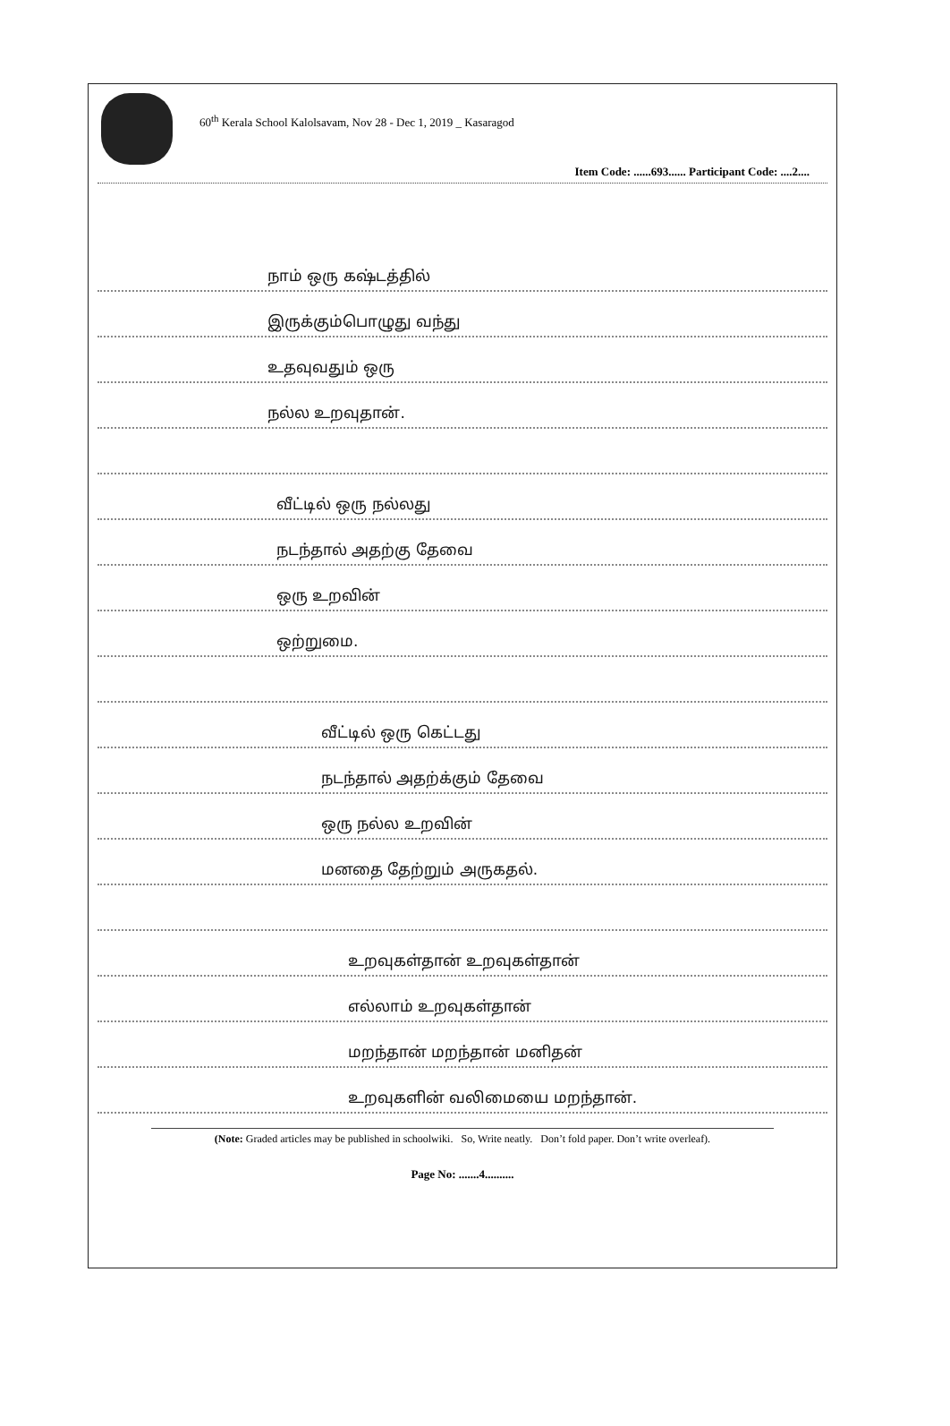60<sup>th</sup> Kerala School Kalolsavam, Nov 28 - Dec 1, 2019 _ Kasaragod
Item Code: ......693...... Participant Code: ....2....
நாம் ஒரு கஷ்டத்தில்
இருக்கும்பொழுது வந்து
உதவுவதும் ஒரு
நல்ல உறவுதான்.
வீட்டில் ஒரு நல்லது
நடந்தால் அதற்கு தேவை
ஒரு உறவின்
ஒற்றுமை.
வீட்டில் ஒரு கெட்டது
நடந்தால் அதற்க்கும் தேவை
ஒரு நல்ல உறவின்
மனதை தேற்றும் அருகதல்.
உறவுகள்தான் உறவுகள்தான்
எல்லாம் உறவுகள்தான்
மறந்தான் மறந்தான் மனிதன்
உறவுகளின் வலிமையை மறந்தான்.
(Note: Graded articles may be published in schoolwiki. So, Write neatly. Don’t fold paper. Don’t write overleaf).
Page No: .......4..........